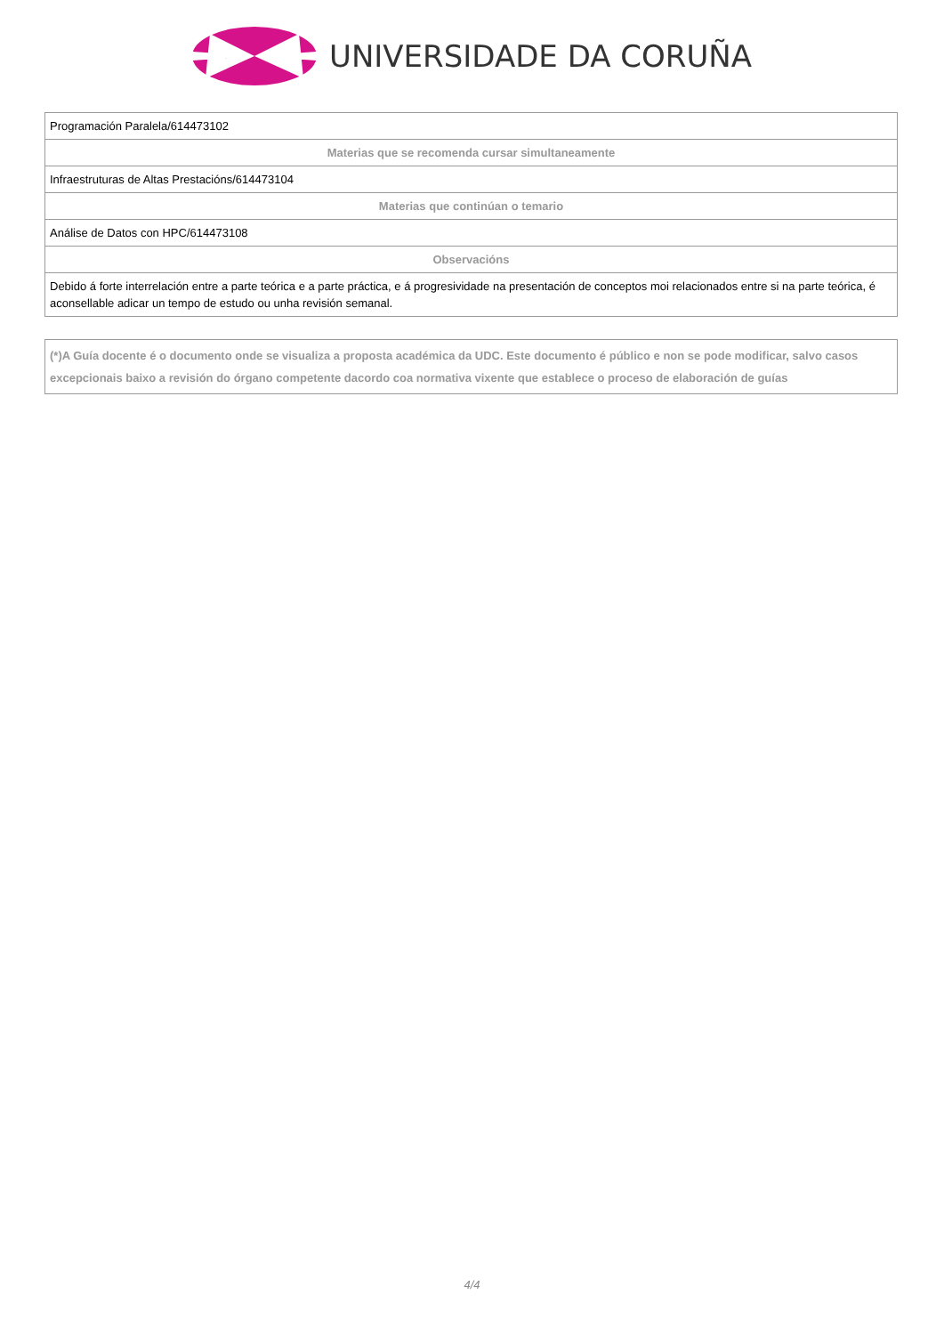UNIVERSIDADE DA CORUÑA
| Programación Paralela/614473102 |
| Materias que se recomenda cursar simultaneamente |
| Infraestruturas de Altas Prestacións/614473104 |
| Materias que continúan o temario |
| Análise de Datos con HPC/614473108 |
| Observacións |
| Debido á forte interrelación entre a parte teórica e a parte práctica, e á progresividade na presentación de conceptos moi relacionados entre si na parte teórica, é aconsellable adicar un tempo de estudo ou unha revisión semanal. |
| (*)A Guía docente é o documento onde se visualiza a proposta académica da UDC. Este documento é público e non se pode modificar, salvo casos excepcionais baixo a revisión do órgano competente dacordo coa normativa vixente que establece o proceso de elaboración de guías |
4/4